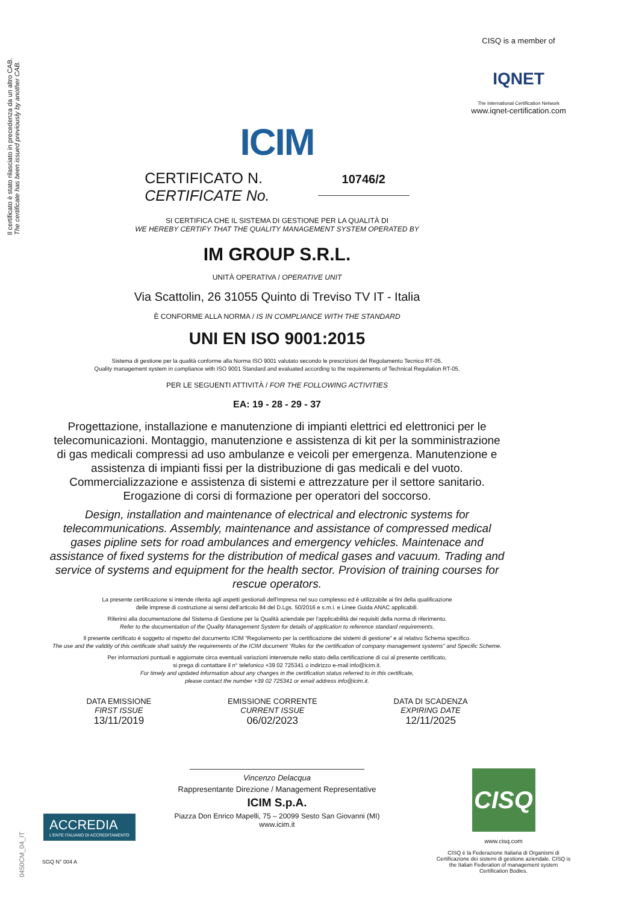Il certificato è stato rilasciato in precedenza da un altro CAB.
The certificate has been issued previously by another CAB.
CISQ is a member of
IQNET
The International Certification Network
www.iqnet-certification.com
ICIM
CERTIFICATO N.
CERTIFICATE No.
10746/2
SI CERTIFICA CHE IL SISTEMA DI GESTIONE PER LA QUALITÀ DI
WE HEREBY CERTIFY THAT THE QUALITY MANAGEMENT SYSTEM OPERATED BY
IM GROUP S.R.L.
UNITÀ OPERATIVA / OPERATIVE UNIT
Via Scattolin, 26 31055 Quinto di Treviso TV IT - Italia
È CONFORME ALLA NORMA / IS IN COMPLIANCE WITH THE STANDARD
UNI EN ISO 9001:2015
Sistema di gestione per la qualità conforme alla Norma ISO 9001 valutato secondo le prescrizioni del Regolamento Tecnico RT-05.
Quality management system in compliance with ISO 9001 Standard and evaluated according to the requirements of Technical Regulation RT-05.
PER LE SEGUENTI ATTIVITÀ / FOR THE FOLLOWING ACTIVITIES
EA: 19 - 28 - 29 - 37
Progettazione, installazione e manutenzione di impianti elettrici ed elettronici per le telecomunicazioni. Montaggio, manutenzione e assistenza di kit per la somministrazione di gas medicali compressi ad uso ambulanze e veicoli per emergenza. Manutenzione e assistenza di impianti fissi per la distribuzione di gas medicali e del vuoto. Commercializzazione e assistenza di sistemi e attrezzature per il settore sanitario. Erogazione di corsi di formazione per operatori del soccorso.
Design, installation and maintenance of electrical and electronic systems for telecommunications. Assembly, maintenance and assistance of compressed medical gases pipline sets for road ambulances and emergency vehicles. Maintenace and assistance of fixed systems for the distribution of medical gases and vacuum. Trading and service of systems and equipment for the health sector. Provision of training courses for rescue operators.
La presente certificazione si intende riferita agli aspetti gestionali dell'impresa nel suo complesso ed è utilizzabile ai fini della qualificazione
delle imprese di costruzione ai sensi dell'articolo 84 del D.Lgs. 50/2016 e s.m.i. e Linee Guida ANAC applicabili.
Riferirsi alla documentazione del Sistema di Gestione per la Qualità aziendale per l'applicabilità dei requisiti della norma di riferimento.
Refer to the documentation of the Quality Management System for details of application to reference standard requirements.
Il presente certificato è soggetto al rispetto del documento ICIM “Regolamento per la certificazione dei sistemi di gestione” e al relativo Schema specifico.
The use and the validity of this certificate shall satisfy the requirements of the ICIM document “Rules for the certification of company management systems” and Specific Scheme.
Per informazioni puntuali e aggiornate circa eventuali variazioni intervenute nello stato della certificazione di cui al presente certificato,
si prega di contattare il n° telefonico +39 02 725341 o indirizzo e-mail info@icim.it.
For timely and updated information about any changes in the certification status referred to in this certificate,
please contact the number +39 02 725341 or email address info@icim.it.
DATA EMISSIONE
FIRST ISSUE
13/11/2019
EMISSIONE CORRENTE
CURRENT ISSUE
06/02/2023
DATA DI SCADENZA
EXPIRING DATE
12/11/2025
Vincenzo Delacqua
Rappresentante Direzione / Management Representative
ICIM S.p.A.
Piazza Don Enrico Mapelli, 75 – 20099 Sesto San Giovanni (MI)
www.icim.it
ACCREDIA
L'ENTE ITALIANO DI ACCREDITAMENTO
SGQ N° 004 A
0450CM_04_IT
CISQ
www.cisq.com
CISQ è la Federazione Italiana di Organismi di Certificazione dei sistemi di gestione aziendale. CISQ is the Italian Federation of management system Certification Bodies.